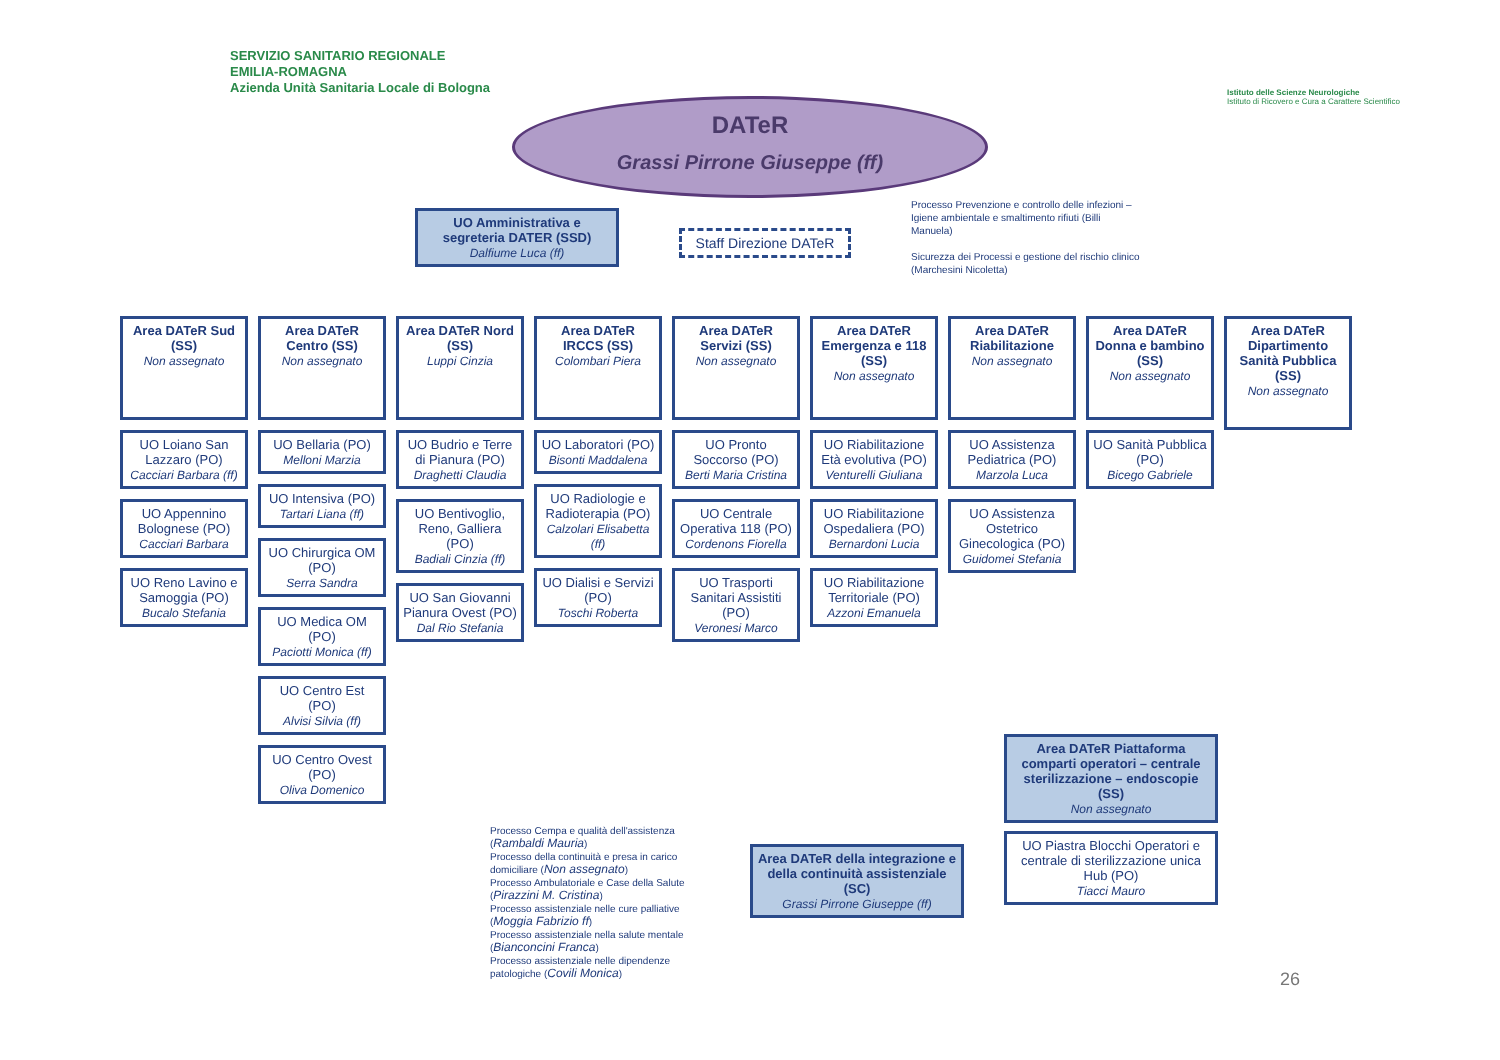SERVIZIO SANITARIO REGIONALE
EMILIA-ROMAGNA
Azienda Unità Sanitaria Locale di Bologna
Istituto delle Scienze Neurologiche
Istituto di Ricovero e Cura a Carattere Scientifico
DATeR
Grassi Pirrone Giuseppe (ff)
UO Amministrativa e segreteria DATER (SSD)
Dalfiume Luca (ff)
Staff Direzione DATeR
Processo Prevenzione e controllo delle infezioni – Igiene ambientale e smaltimento rifiuti (Billi Manuela)
Sicurezza dei Processi e gestione del rischio clinico (Marchesini Nicoletta)
Area DATeR Sud (SS)
Non assegnato
UO Loiano San Lazzaro (PO)
Cacciari Barbara (ff)
UO Appennino Bolognese (PO)
Cacciari Barbara
UO Reno Lavino e Samoggia (PO)
Bucalo Stefania
Area DATeR Centro (SS)
Non assegnato
UO Bellaria (PO)
Melloni Marzia
UO Intensiva (PO)
Tartari Liana (ff)
UO Chirurgica OM (PO)
Serra Sandra
UO Medica OM (PO)
Paciotti Monica (ff)
UO Centro Est (PO)
Alvisi Silvia (ff)
UO Centro Ovest (PO)
Oliva Domenico
Area DATeR Nord (SS)
Luppi Cinzia
UO Budrio e Terre di Pianura (PO)
Draghetti Claudia
UO Bentivoglio, Reno, Galliera (PO)
Badiali Cinzia (ff)
UO San Giovanni Pianura Ovest (PO)
Dal Rio Stefania
Area DATeR IRCCS (SS)
Colombari Piera
UO Laboratori (PO)
Bisonti Maddalena
UO Radiologie e Radioterapia (PO)
Calzolari Elisabetta (ff)
UO Dialisi e Servizi (PO)
Toschi Roberta
Area DATeR Servizi (SS)
Non assegnato
UO Pronto Soccorso (PO)
Berti Maria Cristina
UO Centrale Operativa 118 (PO)
Cordenons Fiorella
UO Trasporti Sanitari Assistiti (PO)
Veronesi Marco
Area DATeR Emergenza e 118 (SS)
Non assegnato
UO Riabilitazione Età evolutiva (PO)
Venturelli Giuliana
UO Riabilitazione Ospedaliera (PO)
Bernardoni Lucia
UO Riabilitazione Territoriale (PO)
Azzoni Emanuela
Area DATeR Riabilitazione
Non assegnato
UO Assistenza Pediatrica (PO)
Marzola Luca
UO Assistenza Ostetrico Ginecologica (PO)
Guidomei Stefania
Area DATeR Donna e bambino (SS)
Non assegnato
UO Sanità Pubblica (PO)
Bicego Gabriele
Area DATeR Dipartimento Sanità Pubblica (SS)
Non assegnato
Processo Cempa e qualità dell'assistenza (Rambaldi Mauria)
Processo della continuità e presa in carico domiciliare (Non assegnato)
Processo Ambulatoriale e Case della Salute (Pirazzini M. Cristina)
Processo assistenziale nelle cure palliative (Moggia Fabrizio ff)
Processo assistenziale nella salute mentale (Bianconcini Franca)
Processo assistenziale nelle dipendenze patologiche (Covili Monica)
Area DATeR della integrazione e della continuità assistenziale (SC)
Grassi Pirrone Giuseppe (ff)
Area DATeR Piattaforma comparti operatori – centrale sterilizzazione – endoscopie (SS)
Non assegnato
UO Piastra Blocchi Operatori e centrale di sterilizzazione unica Hub (PO)
Tiacci Mauro
26